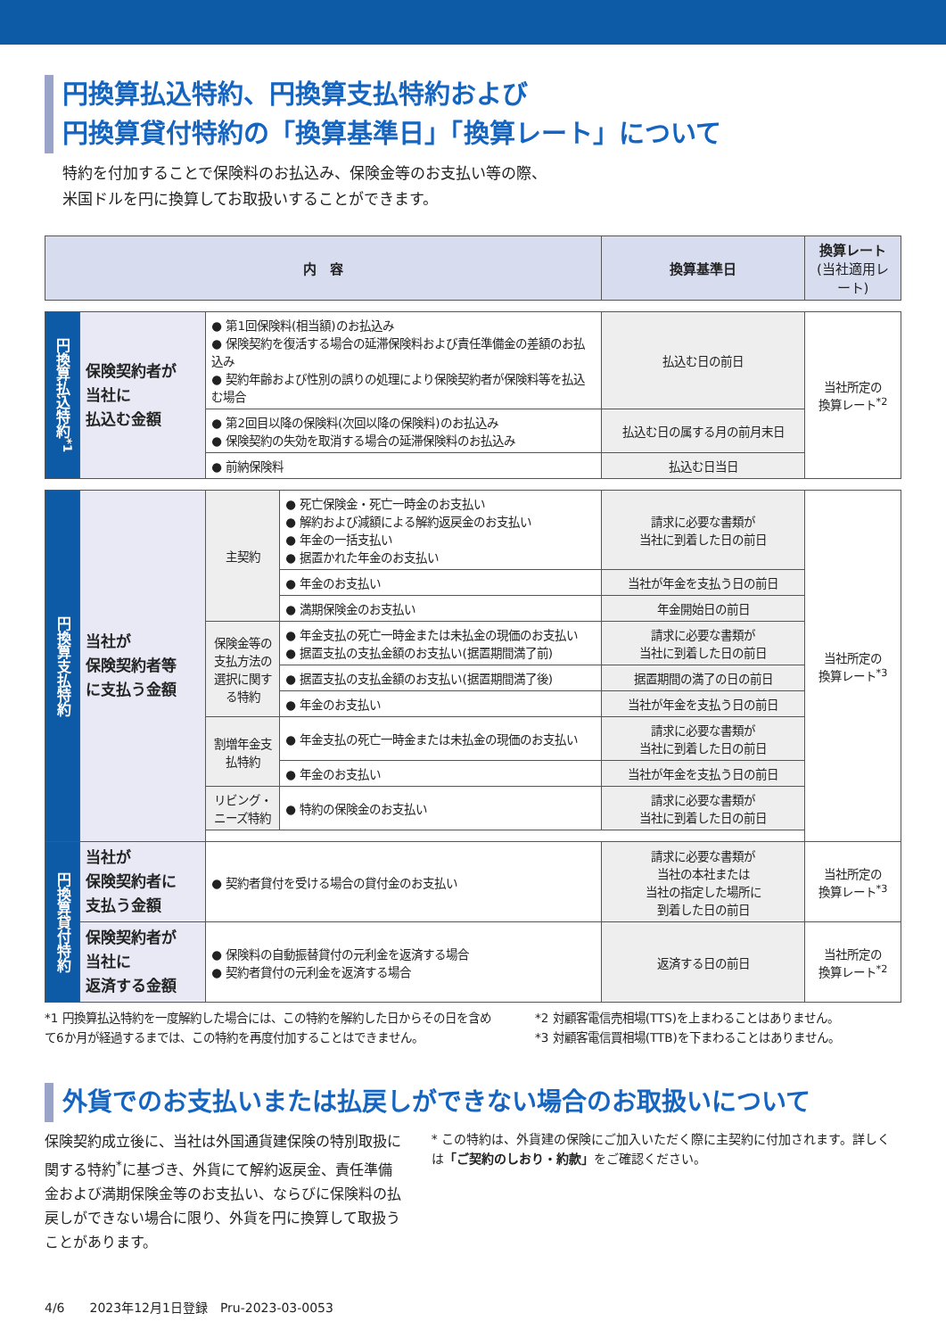円換算払込特約、円換算支払特約および
円換算貸付特約の「換算基準日」「換算レート」について
特約を付加することで保険料のお払込み、保険金等のお支払い等の際、
米国ドルを円に換算してお取扱いすることができます。
| 内 容 | | | | 換算基準日 | 換算レート (当社適用レート) |
| --- | --- | --- | --- | --- | --- |
| 円換算払込特約<sup>*1</sup> | 保険契約者が 当社に 払込む金額 | ● 第1回保険料(相当額)のお払込み ● 保険契約を復活する場合の延滞保険料および責任準備金の差額のお払込み ● 契約年齢および性別の誤りの処理により保険契約者が保険料等を払込む場合 | | 払込む日の前日 | 当社所定の 換算レート<sup>*2</sup> |
| | | ● 第2回目以降の保険料(次回以降の保険料)のお払込み ● 保険契約の失効を取消する場合の延滞保険料のお払込み | | 払込む日の属する月の前月末日 | |
| | | ● 前納保険料 | | 払込む日当日 | |
| 円換算支払特約 | 当社が 保険契約者等 に支払う金額 | 主契約 | ● 死亡保険金・死亡一時金のお支払い ● 解約および減額による解約返戻金のお支払い ● 年金の一括支払い ● 据置かれた年金のお支払い | 請求に必要な書類が 当社に到着した日の前日 | 当社所定の 換算レート<sup>*3</sup> |
| | | | ● 年金のお支払い | 当社が年金を支払う日の前日 | |
| | | | ● 満期保険金のお支払い | 年金開始日の前日 | |
| | | 保険金等の支払方法の選択に関する特約 | ● 年金支払の死亡一時金または未払金の現価のお支払い ● 据置支払の支払金額のお支払い(据置期間満了前) | 請求に必要な書類が 当社に到着した日の前日 | |
| | | | ● 据置支払の支払金額のお支払い(据置期間満了後) | 据置期間の満了の日の前日 | |
| | | | ● 年金のお支払い | 当社が年金を支払う日の前日 | |
| | | 割増年金支払特約 | ● 年金支払の死亡一時金または未払金の現価のお支払い | 請求に必要な書類が 当社に到着した日の前日 | |
| | | | ● 年金のお支払い | 当社が年金を支払う日の前日 | |
| | | リビング・ニーズ特約 | ● 特約の保険金のお支払い | 請求に必要な書類が 当社に到着した日の前日 | |
| 円換算貸付特約 | 当社が 保険契約者に 支払う金額 | ● 契約者貸付を受ける場合の貸付金のお支払い | | 請求に必要な書類が 当社の本社または 当社の指定した場所に 到着した日の前日 | 当社所定の 換算レート<sup>*3</sup> |
| | 保険契約者が 当社に 返済する金額 | ● 保険料の自動振替貸付の元利金を返済する場合 ● 契約者貸付の元利金を返済する場合 | | 返済する日の前日 | 当社所定の 換算レート<sup>*2</sup> |
*1 円換算払込特約を一度解約した場合には、この特約を解約した日からその日を含めて6か月が経過するまでは、この特約を再度付加することはできません。
*2 対顧客電信売相場(TTS)を上まわることはありません。
*3 対顧客電信買相場(TTB)を下まわることはありません。
外貨でのお支払いまたは払戻しができない場合のお取扱いについて
保険契約成立後に、当社は外国通貨建保険の特別取扱に関する特約<sup>*</sup>に基づき、外貨にて解約返戻金、責任準備金および満期保険金等のお支払い、ならびに保険料の払戻しができない場合に限り、外貨を円に換算して取扱うことがあります。
* この特約は、外貨建の保険にご加入いただく際に主契約に付加されます。詳しくは「ご契約のしおり・約款」をご確認ください。
4/6　　2023年12月1日登録　Pru-2023-03-0053